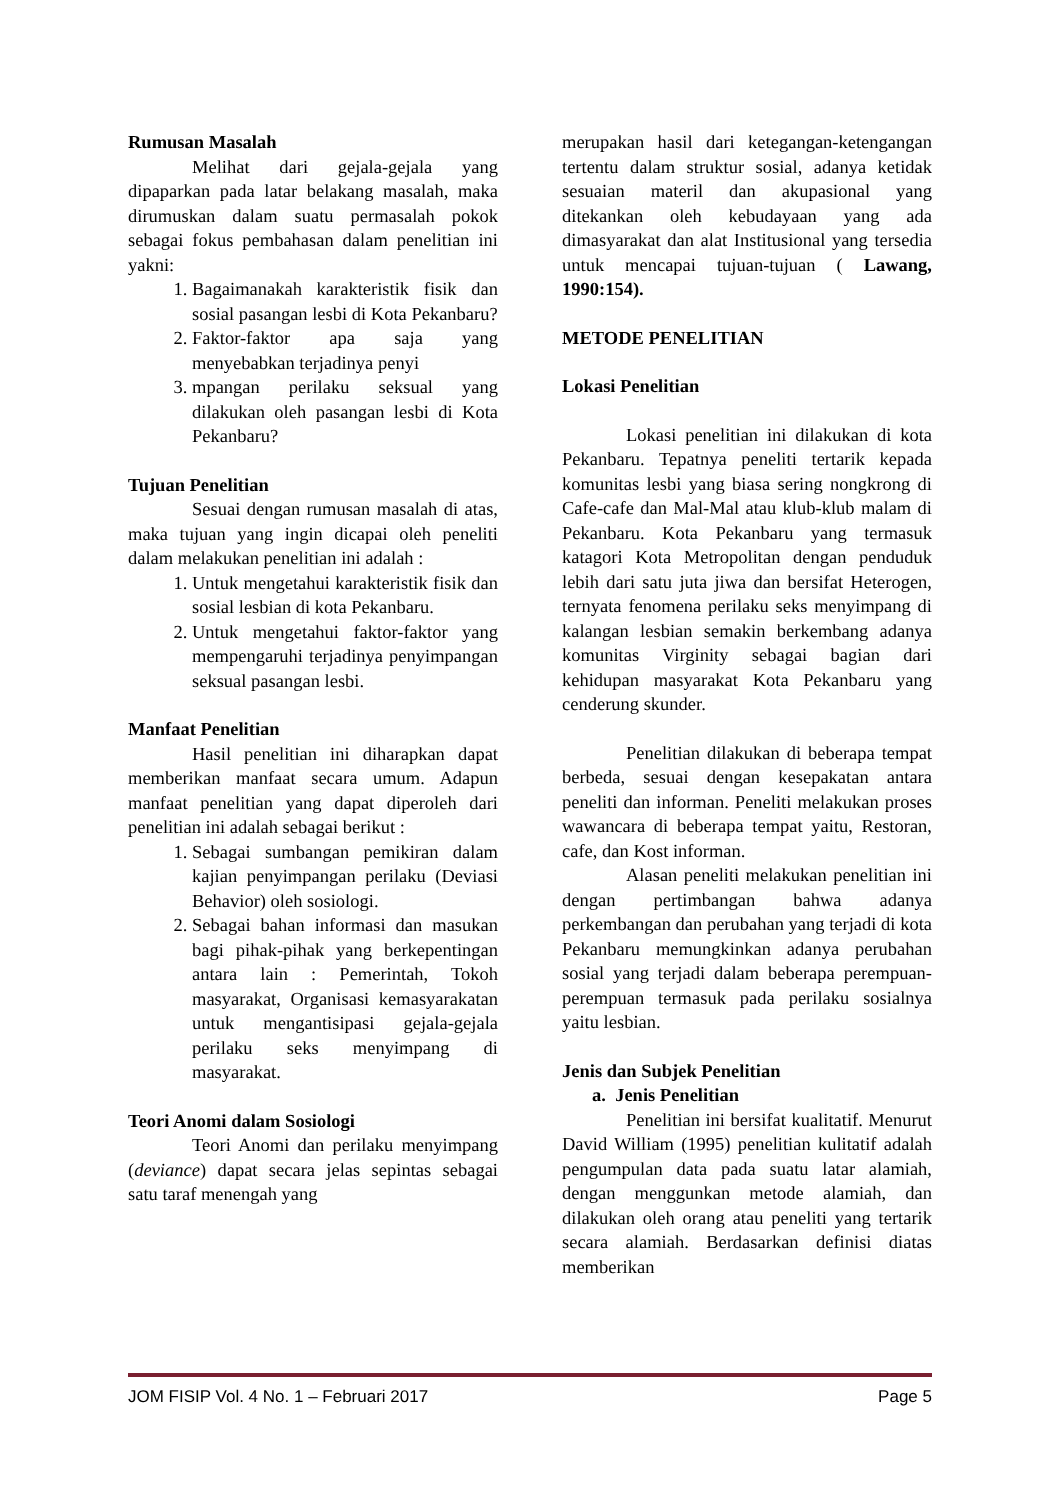Rumusan Masalah
Melihat dari gejala-gejala yang dipaparkan pada latar belakang masalah, maka dirumuskan dalam suatu permasalah pokok sebagai fokus pembahasan dalam penelitian ini yakni:
1. Bagaimanakah karakteristik fisik dan sosial pasangan lesbi di Kota Pekanbaru?
2. Faktor-faktor apa saja yang menyebabkan terjadinya penyi
3. mpangan perilaku seksual yang dilakukan oleh pasangan lesbi di Kota Pekanbaru?
Tujuan Penelitian
Sesuai dengan rumusan masalah di atas, maka tujuan yang ingin dicapai oleh peneliti dalam melakukan penelitian ini adalah :
1. Untuk mengetahui karakteristik fisik dan sosial lesbian di kota Pekanbaru.
2. Untuk mengetahui faktor-faktor yang mempengaruhi terjadinya penyimpangan seksual pasangan lesbi.
Manfaat Penelitian
Hasil penelitian ini diharapkan dapat memberikan manfaat secara umum. Adapun manfaat penelitian yang dapat diperoleh dari penelitian ini adalah sebagai berikut :
1. Sebagai sumbangan pemikiran dalam kajian penyimpangan perilaku (Deviasi Behavior) oleh sosiologi.
2. Sebagai bahan informasi dan masukan bagi pihak-pihak yang berkepentingan antara lain : Pemerintah, Tokoh masyarakat, Organisasi kemasyarakatan untuk mengantisipasi gejala-gejala perilaku seks menyimpang di masyarakat.
Teori Anomi dalam Sosiologi
Teori Anomi dan perilaku menyimpang (deviance) dapat secara jelas sepintas sebagai satu taraf menengah yang
merupakan hasil dari ketegangan-ketengangan tertentu dalam struktur sosial, adanya ketidak sesuaian materil dan akupasional yang ditekankan oleh kebudayaan yang ada dimasyarakat dan alat Institusional yang tersedia untuk mencapai tujuan-tujuan ( Lawang, 1990:154).
METODE PENELITIAN
Lokasi Penelitian
Lokasi penelitian ini dilakukan di kota Pekanbaru. Tepatnya peneliti tertarik kepada komunitas lesbi yang biasa sering nongkrong di Cafe-cafe dan Mal-Mal atau klub-klub malam di Pekanbaru. Kota Pekanbaru yang termasuk katagori Kota Metropolitan dengan penduduk lebih dari satu juta jiwa dan bersifat Heterogen, ternyata fenomena perilaku seks menyimpang di kalangan lesbian semakin berkembang adanya komunitas Virginity sebagai bagian dari kehidupan masyarakat Kota Pekanbaru yang cenderung skunder.
Penelitian dilakukan di beberapa tempat berbeda, sesuai dengan kesepakatan antara peneliti dan informan. Peneliti melakukan proses wawancara di beberapa tempat yaitu, Restoran, cafe, dan Kost informan.
Alasan peneliti melakukan penelitian ini dengan pertimbangan bahwa adanya perkembangan dan perubahan yang terjadi di kota Pekanbaru memungkinkan adanya perubahan sosial yang terjadi dalam beberapa perempuan-perempuan termasuk pada perilaku sosialnya yaitu lesbian.
Jenis dan Subjek Penelitian
a. Jenis Penelitian
Penelitian ini bersifat kualitatif. Menurut David William (1995) penelitian kulitatif adalah pengumpulan data pada suatu latar alamiah, dengan menggunkan metode alamiah, dan dilakukan oleh orang atau peneliti yang tertarik secara alamiah. Berdasarkan definisi diatas memberikan
JOM FISIP Vol. 4 No. 1 – Februari 2017 Page 5